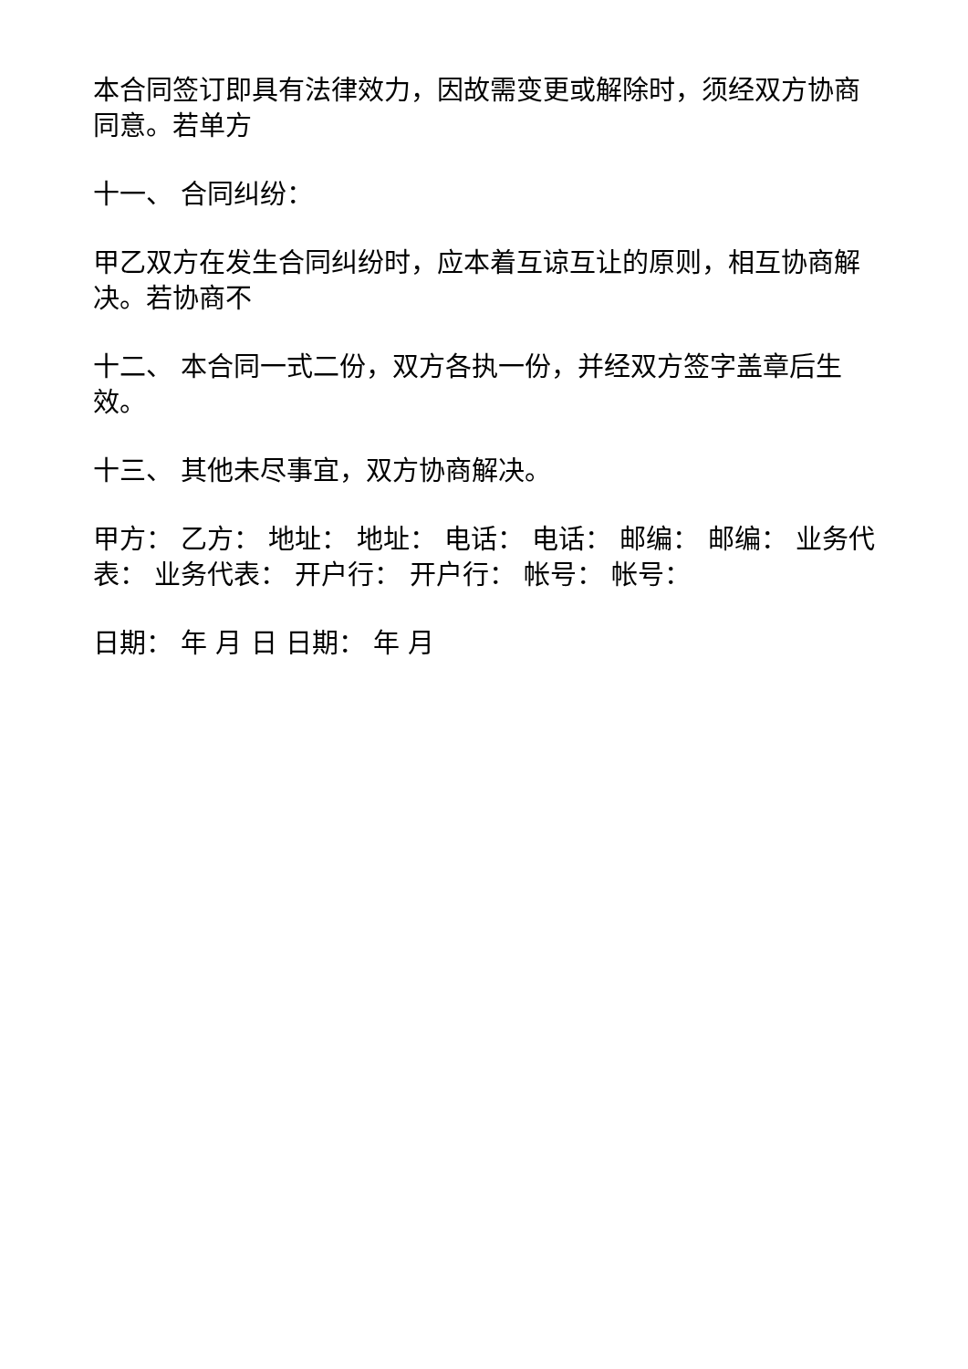本合同签订即具有法律效力，因故需变更或解除时，须经双方协商同意。若单方
十一、 合同纠纷：
甲乙双方在发生合同纠纷时，应本着互谅互让的原则，相互协商解决。若协商不
十二、 本合同一式二份，双方各执一份，并经双方签字盖章后生效。
十三、 其他未尽事宜，双方协商解决。
甲方： 乙方： 地址： 地址： 电话： 电话： 邮编： 邮编： 业务代表： 业务代表： 开户行： 开户行： 帐号： 帐号：
日期： 年 月 日 日期： 年 月